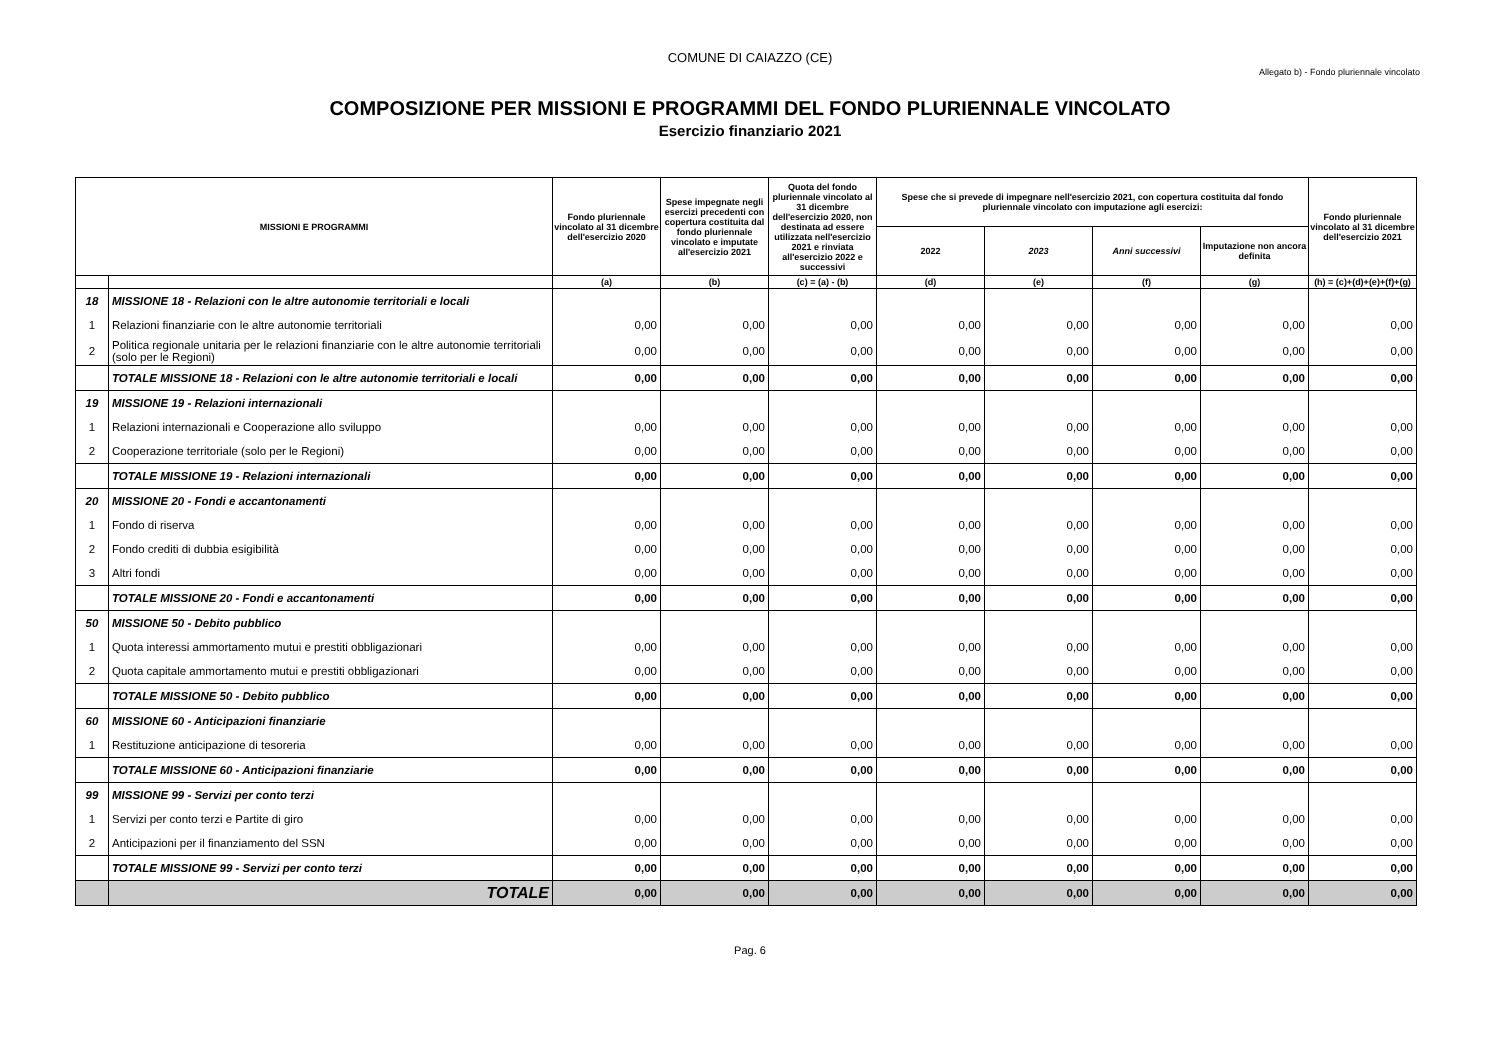COMUNE DI CAIAZZO (CE)
Allegato b) - Fondo pluriennale vincolato
COMPOSIZIONE PER MISSIONI E PROGRAMMI DEL FONDO PLURIENNALE VINCOLATO
Esercizio finanziario 2021
| MISSIONI E PROGRAMMI | | Fondo pluriennale vincolato al 31 dicembre dell'esercizio 2020 | Spese impegnate negli esercizi precedenti con copertura costituita dal fondo pluriennale vincolato e imputate all'esercizio 2021 | Quota del fondo pluriennale vincolato al 31 dicembre dell'esercizio 2020, non destinata ad essere utilizzata nell'esercizio 2021 e rinviata all'esercizio 2022 e successivi | Spese che si prevede di impegnare nell'esercizio 2021, con copertura costituita dal fondo pluriennale vincolato con imputazione agli esercizi: | | | | Fondo pluriennale vincolato al 31 dicembre dell'esercizio 2021 |
| --- | --- | --- | --- | --- | --- | --- | --- | --- | --- |
| | | | | | 2022 | 2023 | Anni successivi | Imputazione non ancora definita | |
| | | (a) | (b) | (c) = (a) - (b) | (d) | (e) | (f) | (g) | (h) = (c)+(d)+(e)+(f)+(g) |
| 18 | MISSIONE 18 - Relazioni con le altre autonomie territoriali e locali | | | | | | | | |
| 1 | Relazioni finanziarie con le altre autonomie territoriali | 0,00 | 0,00 | 0,00 | 0,00 | 0,00 | 0,00 | 0,00 | 0,00 |
| 2 | Politica regionale unitaria per le relazioni finanziarie con le altre autonomie territoriali (solo per le Regioni) | 0,00 | 0,00 | 0,00 | 0,00 | 0,00 | 0,00 | 0,00 | 0,00 |
| | TOTALE MISSIONE 18 - Relazioni con le altre autonomie territoriali e locali | 0,00 | 0,00 | 0,00 | 0,00 | 0,00 | 0,00 | 0,00 | 0,00 |
| 19 | MISSIONE 19 - Relazioni internazionali | | | | | | | | |
| 1 | Relazioni internazionali e Cooperazione allo sviluppo | 0,00 | 0,00 | 0,00 | 0,00 | 0,00 | 0,00 | 0,00 | 0,00 |
| 2 | Cooperazione territoriale (solo per le Regioni) | 0,00 | 0,00 | 0,00 | 0,00 | 0,00 | 0,00 | 0,00 | 0,00 |
| | TOTALE MISSIONE 19 - Relazioni internazionali | 0,00 | 0,00 | 0,00 | 0,00 | 0,00 | 0,00 | 0,00 | 0,00 |
| 20 | MISSIONE 20 - Fondi e accantonamenti | | | | | | | | |
| 1 | Fondo di riserva | 0,00 | 0,00 | 0,00 | 0,00 | 0,00 | 0,00 | 0,00 | 0,00 |
| 2 | Fondo crediti di dubbia esigibilità | 0,00 | 0,00 | 0,00 | 0,00 | 0,00 | 0,00 | 0,00 | 0,00 |
| 3 | Altri fondi | 0,00 | 0,00 | 0,00 | 0,00 | 0,00 | 0,00 | 0,00 | 0,00 |
| | TOTALE MISSIONE 20 - Fondi e accantonamenti | 0,00 | 0,00 | 0,00 | 0,00 | 0,00 | 0,00 | 0,00 | 0,00 |
| 50 | MISSIONE 50 - Debito pubblico | | | | | | | | |
| 1 | Quota interessi ammortamento mutui e prestiti obbligazionari | 0,00 | 0,00 | 0,00 | 0,00 | 0,00 | 0,00 | 0,00 | 0,00 |
| 2 | Quota capitale ammortamento mutui e prestiti obbligazionari | 0,00 | 0,00 | 0,00 | 0,00 | 0,00 | 0,00 | 0,00 | 0,00 |
| | TOTALE MISSIONE 50 - Debito pubblico | 0,00 | 0,00 | 0,00 | 0,00 | 0,00 | 0,00 | 0,00 | 0,00 |
| 60 | MISSIONE 60 - Anticipazioni finanziarie | | | | | | | | |
| 1 | Restituzione anticipazione di tesoreria | 0,00 | 0,00 | 0,00 | 0,00 | 0,00 | 0,00 | 0,00 | 0,00 |
| | TOTALE MISSIONE 60 - Anticipazioni finanziarie | 0,00 | 0,00 | 0,00 | 0,00 | 0,00 | 0,00 | 0,00 | 0,00 |
| 99 | MISSIONE 99 - Servizi per conto terzi | | | | | | | | |
| 1 | Servizi per conto terzi e Partite di giro | 0,00 | 0,00 | 0,00 | 0,00 | 0,00 | 0,00 | 0,00 | 0,00 |
| 2 | Anticipazioni per il finanziamento del SSN | 0,00 | 0,00 | 0,00 | 0,00 | 0,00 | 0,00 | 0,00 | 0,00 |
| | TOTALE MISSIONE 99 - Servizi per conto terzi | 0,00 | 0,00 | 0,00 | 0,00 | 0,00 | 0,00 | 0,00 | 0,00 |
| | TOTALE | 0,00 | 0,00 | 0,00 | 0,00 | 0,00 | 0,00 | 0,00 | 0,00 |
Pag. 6